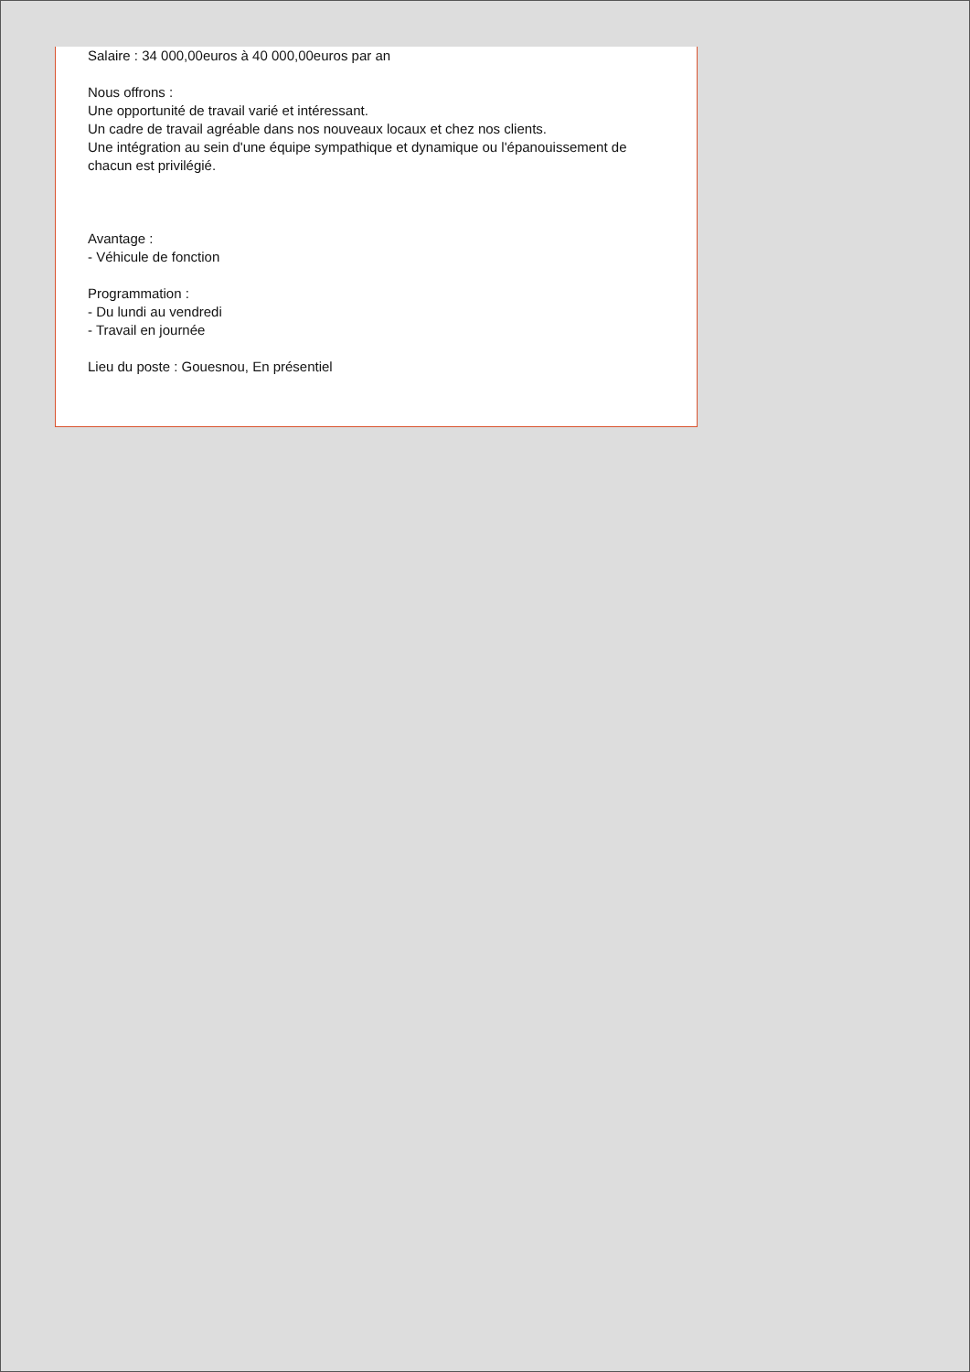Salaire : 34 000,00euros à 40 000,00euros par an
Nous offrons :
Une opportunité de travail varié et intéressant.
Un cadre de travail agréable dans nos nouveaux locaux et chez nos clients.
Une intégration au sein d'une équipe sympathique et dynamique ou l'épanouissement de chacun est privilégié.
Avantage :
- Véhicule de fonction
Programmation :
- Du lundi au vendredi
- Travail en journée
Lieu du poste : Gouesnou, En présentiel